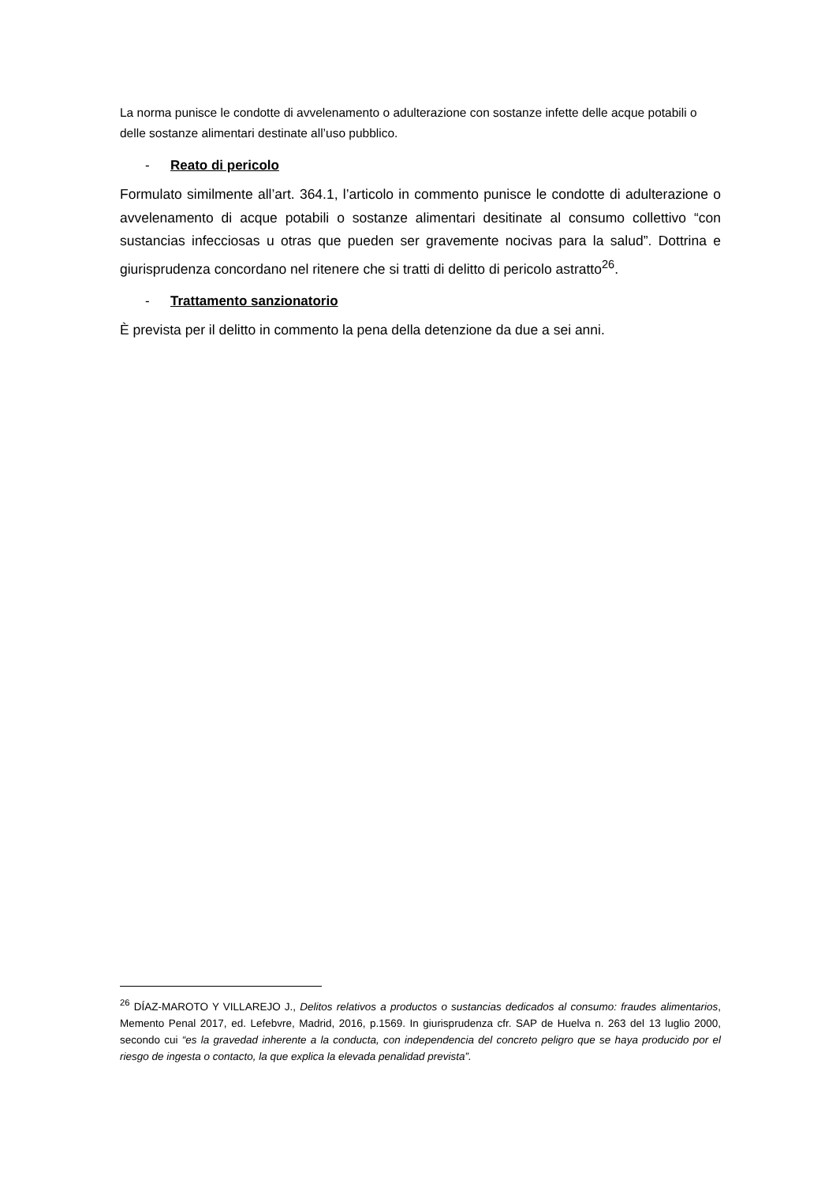La norma punisce le condotte di avvelenamento o adulterazione con sostanze infette delle acque potabili o delle sostanze alimentari destinate all’uso pubblico.
- Reato di pericolo
Formulato similmente all’art. 364.1, l’articolo in commento punisce le condotte di adulterazione o avvelenamento di acque potabili o sostanze alimentari desitinate al consumo collettivo “con sustancias infecciosas u otras que pueden ser gravemente nocivas para la salud”. Dottrina e giurisprudenza concordano nel ritenere che si tratti di delitto di pericolo astratto<sup>26</sup>.
- Trattamento sanzionatorio
È prevista per il delitto in commento la pena della detenzione da due a sei anni.
<sup>26</sup> DÍAZ-MAROTO Y VILLAREJO J., Delitos relativos a productos o sustancias dedicados al consumo: fraudes alimentarios, Memento Penal 2017, ed. Lefebvre, Madrid, 2016, p.1569. In giurisprudenza cfr. SAP de Huelva n. 263 del 13 luglio 2000, secondo cui “es la gravedad inherente a la conducta, con independencia del concreto peligro que se haya producido por el riesgo de ingesta o contacto, la que explica la elevada penalidad prevista”.